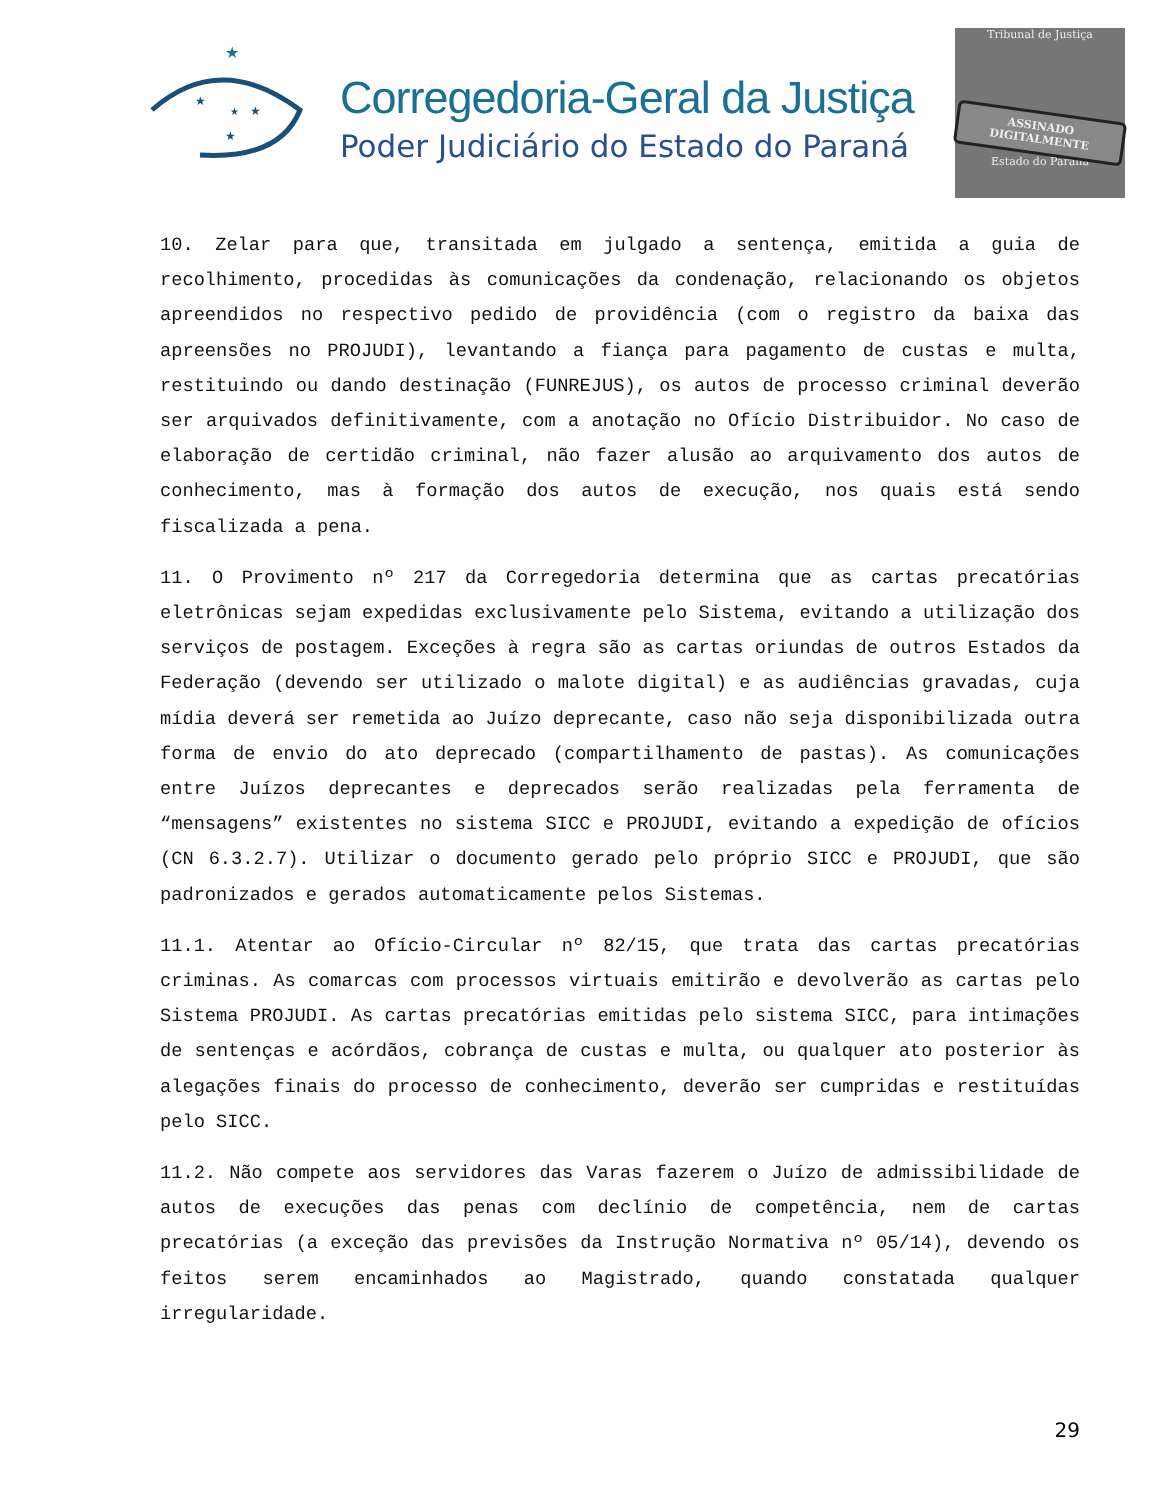★
★
★
★
★
Corregedoria-Geral da Justiça
Poder Judiciário do Estado do Paraná
Tribunal de Justiça
ASSINADO DIGITALMENTE
Estado do Paraná
10. Zelar para que, transitada em julgado a sentença, emitida a guia de recolhimento, procedidas às comunicações da condenação, relacionando os objetos apreendidos no respectivo pedido de providência (com o registro da baixa das apreensões no PROJUDI), levantando a fiança para pagamento de custas e multa, restituindo ou dando destinação (FUNREJUS), os autos de processo criminal deverão ser arquivados definitivamente, com a anotação no Ofício Distribuidor. No caso de elaboração de certidão criminal, não fazer alusão ao arquivamento dos autos de conhecimento, mas à formação dos autos de execução, nos quais está sendo fiscalizada a pena.
11. O Provimento nº 217 da Corregedoria determina que as cartas precatórias eletrônicas sejam expedidas exclusivamente pelo Sistema, evitando a utilização dos serviços de postagem. Exceções à regra são as cartas oriundas de outros Estados da Federação (devendo ser utilizado o malote digital) e as audiências gravadas, cuja mídia deverá ser remetida ao Juízo deprecante, caso não seja disponibilizada outra forma de envio do ato deprecado (compartilhamento de pastas). As comunicações entre Juízos deprecantes e deprecados serão realizadas pela ferramenta de “mensagens” existentes no sistema SICC e PROJUDI, evitando a expedição de ofícios (CN 6.3.2.7). Utilizar o documento gerado pelo próprio SICC e PROJUDI, que são padronizados e gerados automaticamente pelos Sistemas.
11.1. Atentar ao Ofício-Circular nº 82/15, que trata das cartas precatórias criminas. As comarcas com processos virtuais emitirão e devolverão as cartas pelo Sistema PROJUDI. As cartas precatórias emitidas pelo sistema SICC, para intimações de sentenças e acórdãos, cobrança de custas e multa, ou qualquer ato posterior às alegações finais do processo de conhecimento, deverão ser cumpridas e restituídas pelo SICC.
11.2. Não compete aos servidores das Varas fazerem o Juízo de admissibilidade de autos de execuções das penas com declínio de competência, nem de cartas precatórias (a exceção das previsões da Instrução Normativa nº 05/14), devendo os feitos serem encaminhados ao Magistrado, quando constatada qualquer irregularidade.
29